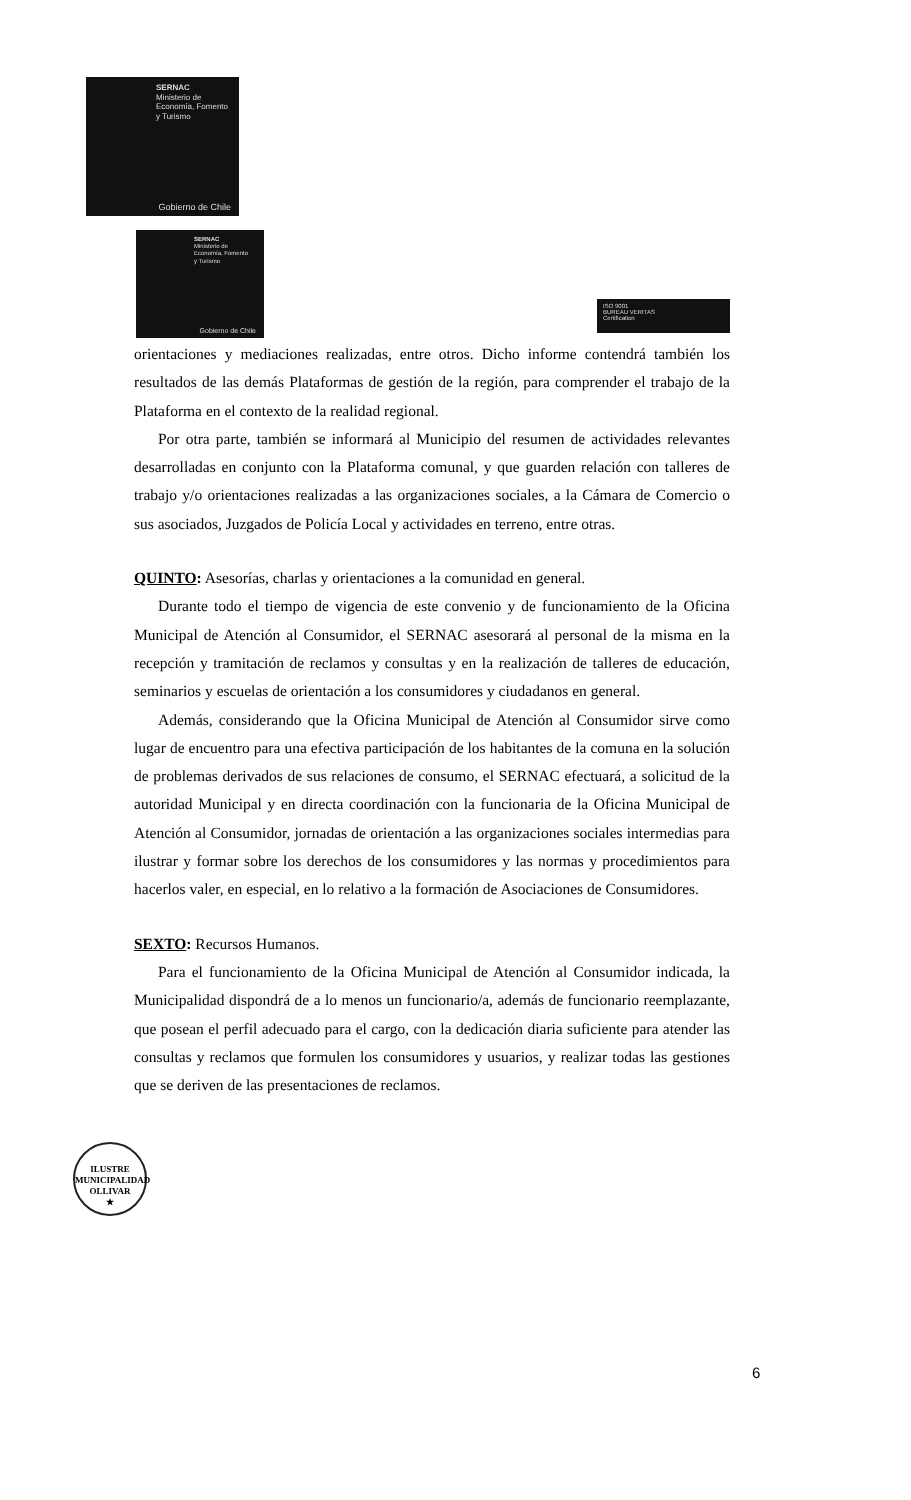SERNAC
Ministerio de
Economía, Fomento
y Turismo
Gobierno de Chile
SERNAC
Ministerio de
Economía, Fomento
y Turismo
Gobierno de Chile
ISO 9001
BUREAU VERITAS
Certification
orientaciones y mediaciones realizadas, entre otros. Dicho informe contendrá también los resultados de las demás Plataformas de gestión de la región, para comprender el trabajo de la Plataforma en el contexto de la realidad regional.
Por otra parte, también se informará al Municipio del resumen de actividades relevantes desarrolladas en conjunto con la Plataforma comunal, y que guarden relación con talleres de trabajo y/o orientaciones realizadas a las organizaciones sociales, a la Cámara de Comercio o sus asociados, Juzgados de Policía Local y actividades en terreno, entre otras.
QUINTO: Asesorías, charlas y orientaciones a la comunidad en general.
Durante todo el tiempo de vigencia de este convenio y de funcionamiento de la Oficina Municipal de Atención al Consumidor, el SERNAC asesorará al personal de la misma en la recepción y tramitación de reclamos y consultas y en la realización de talleres de educación, seminarios y escuelas de orientación a los consumidores y ciudadanos en general.
Además, considerando que la Oficina Municipal de Atención al Consumidor sirve como lugar de encuentro para una efectiva participación de los habitantes de la comuna en la solución de problemas derivados de sus relaciones de consumo, el SERNAC efectuará, a solicitud de la autoridad Municipal y en directa coordinación con la funcionaria de la Oficina Municipal de Atención al Consumidor, jornadas de orientación a las organizaciones sociales intermedias para ilustrar y formar sobre los derechos de los consumidores y las normas y procedimientos para hacerlos valer, en especial, en lo relativo a la formación de Asociaciones de Consumidores.
SEXTO: Recursos Humanos.
Para el funcionamiento de la Oficina Municipal de Atención al Consumidor indicada, la Municipalidad dispondrá de a lo menos un funcionario/a, además de funcionario reemplazante, que posean el perfil adecuado para el cargo, con la dedicación diaria suficiente para atender las consultas y reclamos que formulen los consumidores y usuarios, y realizar todas las gestiones que se deriven de las presentaciones de reclamos.
ILUSTRE
MUNICIPALIDAD
OLLIVAR
★
6